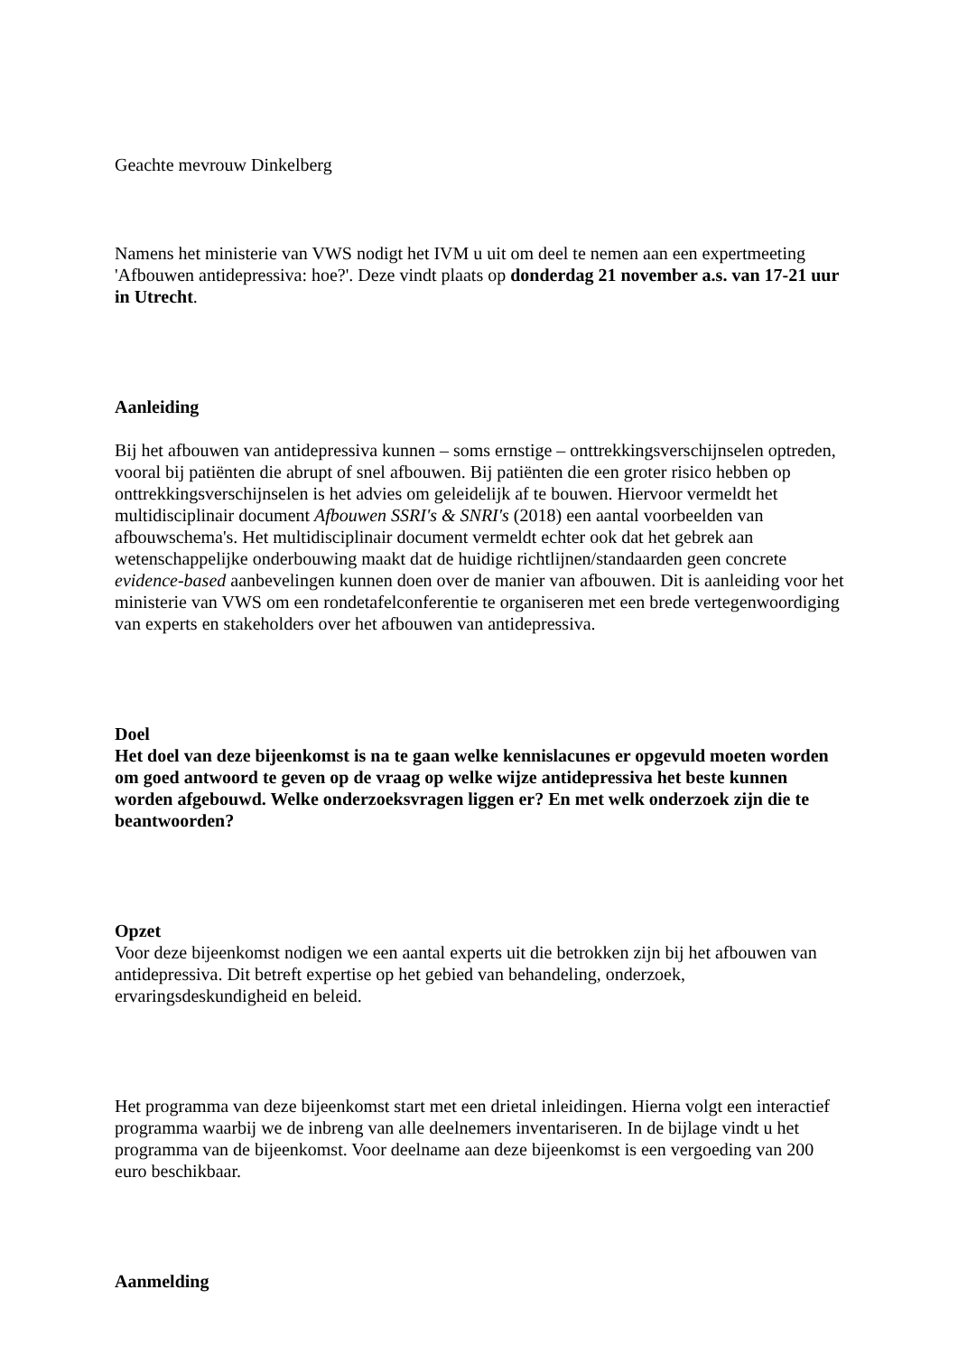Geachte mevrouw Dinkelberg
Namens het ministerie van VWS nodigt het IVM u uit om deel te nemen aan een expertmeeting 'Afbouwen antidepressiva: hoe?'. Deze vindt plaats op donderdag 21 november a.s. van 17-21 uur in Utrecht.
Aanleiding
Bij het afbouwen van antidepressiva kunnen – soms ernstige – onttrekkingsverschijnselen optreden, vooral bij patiënten die abrupt of snel afbouwen. Bij patiënten die een groter risico hebben op onttrekkingsverschijnselen is het advies om geleidelijk af te bouwen. Hiervoor vermeldt het multidisciplinair document Afbouwen SSRI's & SNRI's (2018) een aantal voorbeelden van afbouwschema's. Het multidisciplinair document vermeldt echter ook dat het gebrek aan wetenschappelijke onderbouwing maakt dat de huidige richtlijnen/standaarden geen concrete evidence-based aanbevelingen kunnen doen over de manier van afbouwen. Dit is aanleiding voor het ministerie van VWS om een rondetafelconferentie te organiseren met een brede vertegenwoordiging van experts en stakeholders over het afbouwen van antidepressiva.
Doel
Het doel van deze bijeenkomst is na te gaan welke kennislacunes er opgevuld moeten worden om goed antwoord te geven op de vraag op welke wijze antidepressiva het beste kunnen worden afgebouwd. Welke onderzoeksvragen liggen er? En met welk onderzoek zijn die te beantwoorden?
Opzet
Voor deze bijeenkomst nodigen we een aantal experts uit die betrokken zijn bij het afbouwen van antidepressiva. Dit betreft expertise op het gebied van behandeling, onderzoek, ervaringsdeskundigheid en beleid.
Het programma van deze bijeenkomst start met een drietal inleidingen. Hierna volgt een interactief programma waarbij we de inbreng van alle deelnemers inventariseren. In de bijlage vindt u het programma van de bijeenkomst. Voor deelname aan deze bijeenkomst is een vergoeding van 200 euro beschikbaar.
Aanmelding